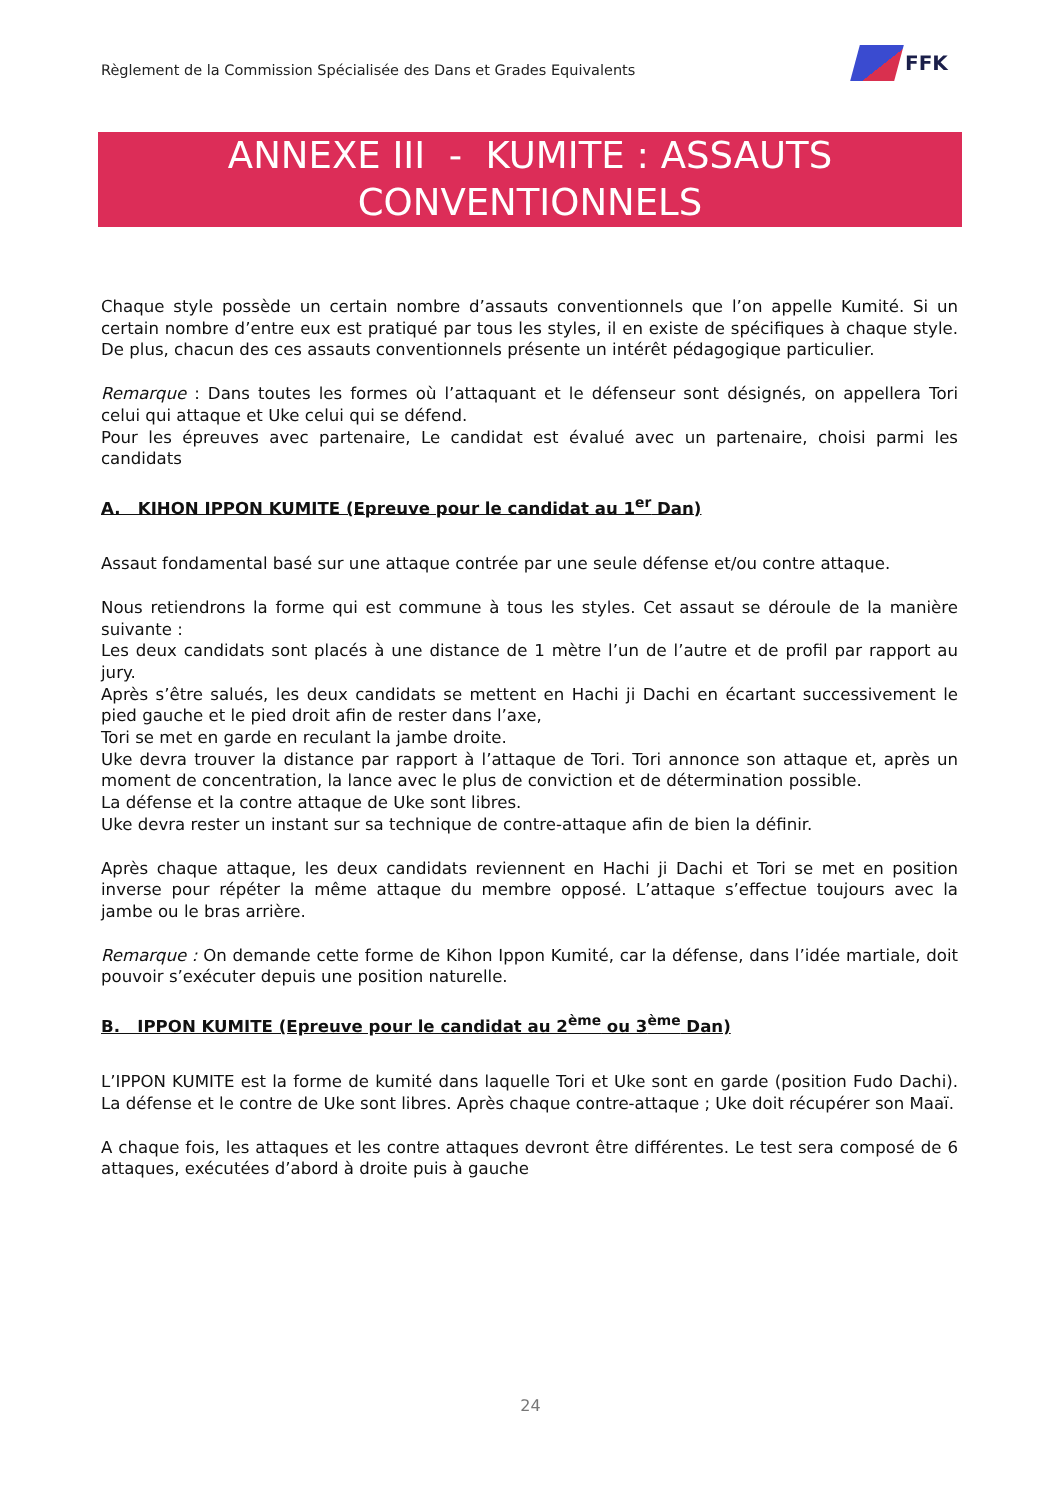Règlement de la Commission Spécialisée des Dans et Grades Equivalents
FFK
ANNEXE III - KUMITE : ASSAUTS
CONVENTIONNELS
Chaque style possède un certain nombre d’assauts conventionnels que l’on appelle Kumité. Si un certain nombre d’entre eux est pratiqué par tous les styles, il en existe de spécifiques à chaque style. De plus, chacun des ces assauts conventionnels présente un intérêt pédagogique particulier.
Remarque : Dans toutes les formes où l’attaquant et le défenseur sont désignés, on appellera Tori celui qui attaque et Uke celui qui se défend.
Pour les épreuves avec partenaire, Le candidat est évalué avec un partenaire, choisi parmi les candidats
A. KIHON IPPON KUMITE (Epreuve pour le candidat au 1<sup>er</sup> Dan)
Assaut fondamental basé sur une attaque contrée par une seule défense et/ou contre attaque.
Nous retiendrons la forme qui est commune à tous les styles. Cet assaut se déroule de la manière suivante :
Les deux candidats sont placés à une distance de 1 mètre l’un de l’autre et de profil par rapport au jury.
Après s’être salués, les deux candidats se mettent en Hachi ji Dachi en écartant successivement le pied gauche et le pied droit afin de rester dans l’axe,
Tori se met en garde en reculant la jambe droite.
Uke devra trouver la distance par rapport à l’attaque de Tori. Tori annonce son attaque et, après un moment de concentration, la lance avec le plus de conviction et de détermination possible.
La défense et la contre attaque de Uke sont libres.
Uke devra rester un instant sur sa technique de contre-attaque afin de bien la définir.
Après chaque attaque, les deux candidats reviennent en Hachi ji Dachi et Tori se met en position inverse pour répéter la même attaque du membre opposé. L’attaque s’effectue toujours avec la jambe ou le bras arrière.
Remarque : On demande cette forme de Kihon Ippon Kumité, car la défense, dans l’idée martiale, doit pouvoir s’exécuter depuis une position naturelle.
B. IPPON KUMITE (Epreuve pour le candidat au 2<sup>ème</sup> ou 3<sup>ème</sup> Dan)
L’IPPON KUMITE est la forme de kumité dans laquelle Tori et Uke sont en garde (position Fudo Dachi). La défense et le contre de Uke sont libres. Après chaque contre-attaque ; Uke doit récupérer son Maaï.
A chaque fois, les attaques et les contre attaques devront être différentes. Le test sera composé de 6 attaques, exécutées d’abord à droite puis à gauche
24